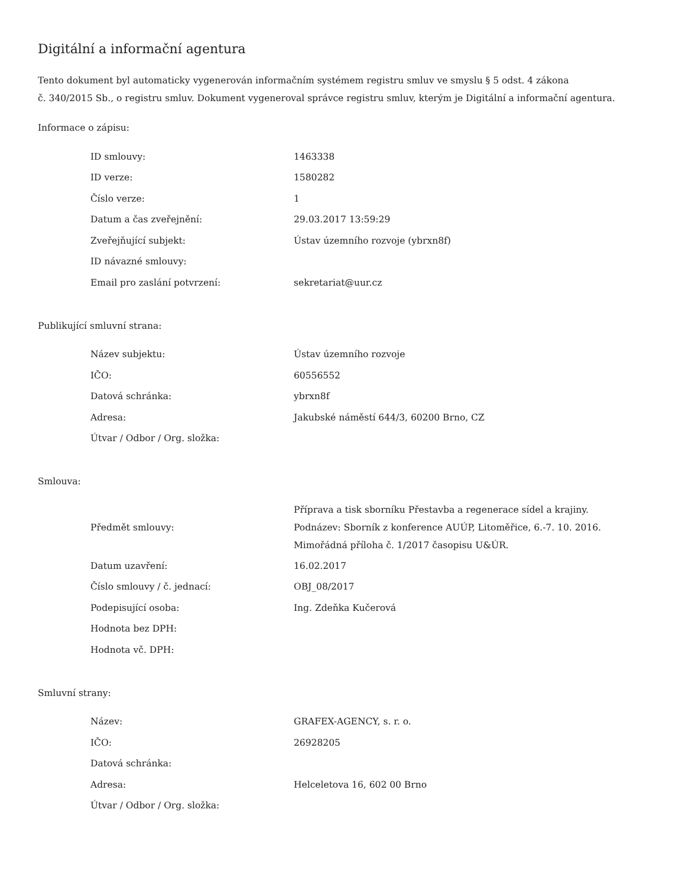Digitální a informační agentura
Tento dokument byl automaticky vygenerován informačním systémem registru smluv ve smyslu § 5 odst. 4 zákona
č. 340/2015 Sb., o registru smluv. Dokument vygeneroval správce registru smluv, kterým je Digitální a informační agentura.
Informace o zápisu:
| ID smlouvy: | 1463338 |
| ID verze: | 1580282 |
| Číslo verze: | 1 |
| Datum a čas zveřejnění: | 29.03.2017 13:59:29 |
| Zveřejňující subjekt: | Ústav územního rozvoje (ybrxn8f) |
| ID návazné smlouvy: | |
| Email pro zaslání potvrzení: | sekretariat@uur.cz |
Publikující smluvní strana:
| Název subjektu: | Ústav územního rozvoje |
| IČO: | 60556552 |
| Datová schránka: | ybrxn8f |
| Adresa: | Jakubské náměstí 644/3, 60200 Brno, CZ |
| Útvar / Odbor / Org. složka: | |
Smlouva:
| Předmět smlouvy: | Příprava a tisk sborníku Přestavba a regenerace sídel a krajiny. Podnázev: Sborník z konference AUÚP, Litoměřice, 6.-7. 10. 2016. Mimořádná příloha č. 1/2017 časopisu U&ÚR. |
| Datum uzavření: | 16.02.2017 |
| Číslo smlouvy / č. jednací: | OBJ_08/2017 |
| Podepisující osoba: | Ing. Zdeňka Kučerová |
| Hodnota bez DPH: | |
| Hodnota vč. DPH: | |
Smluvní strany:
| Název: | GRAFEX-AGENCY, s. r. o. |
| IČO: | 26928205 |
| Datová schránka: | |
| Adresa: | Helceletova 16, 602 00 Brno |
| Útvar / Odbor / Org. složka: | |